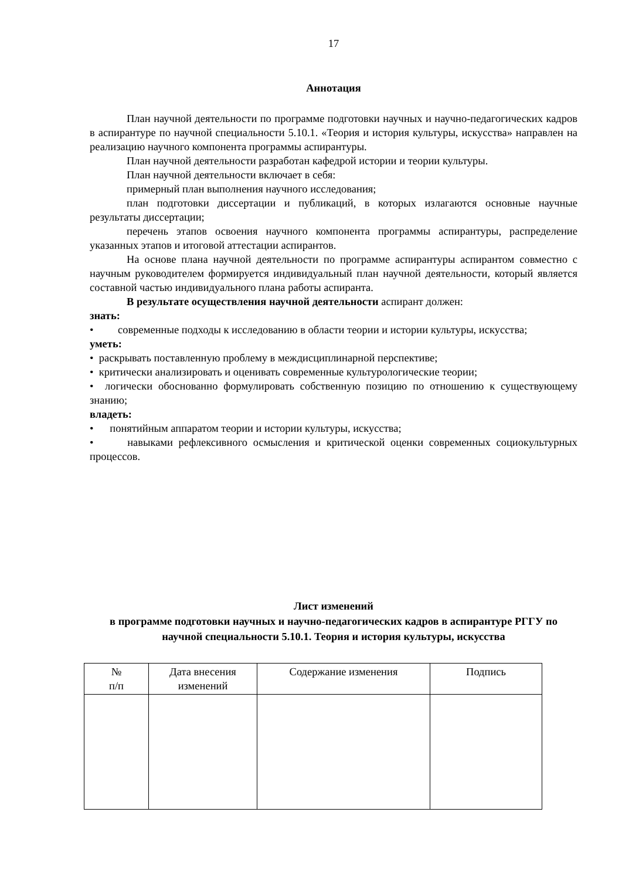17
Аннотация
План научной деятельности по программе подготовки научных и научно-педагогических кадров в аспирантуре по научной специальности 5.10.1. «Теория и история культуры, искусства» направлен на реализацию научного компонента программы аспирантуры.
План научной деятельности разработан кафедрой истории и теории культуры.
План научной деятельности включает в себя:
примерный план выполнения научного исследования;
план подготовки диссертации и публикаций, в которых излагаются основные научные результаты диссертации;
перечень этапов освоения научного компонента программы аспирантуры, распределение указанных этапов и итоговой аттестации аспирантов.
На основе плана научной деятельности по программе аспирантуры аспирантом совместно с научным руководителем формируется индивидуальный план научной деятельности, который является составной частью индивидуального плана работы аспиранта.
В результате осуществления научной деятельности аспирант должен:
знать:
• современные подходы к исследованию в области теории и истории культуры, искусства;
уметь:
• раскрывать поставленную проблему в междисциплинарной перспективе;
• критически анализировать и оценивать современные культурологические теории;
• логически обоснованно формулировать собственную позицию по отношению к существующему знанию;
владеть:
• понятийным аппаратом теории и истории культуры, искусства;
• навыками рефлексивного осмысления и критической оценки современных социокультурных процессов.
Лист изменений
в программе подготовки научных и научно-педагогических кадров в аспирантуре РГГУ по научной специальности 5.10.1. Теория и история культуры, искусства
| № п/п | Дата внесения изменений | Содержание изменения | Подпись |
| --- | --- | --- | --- |